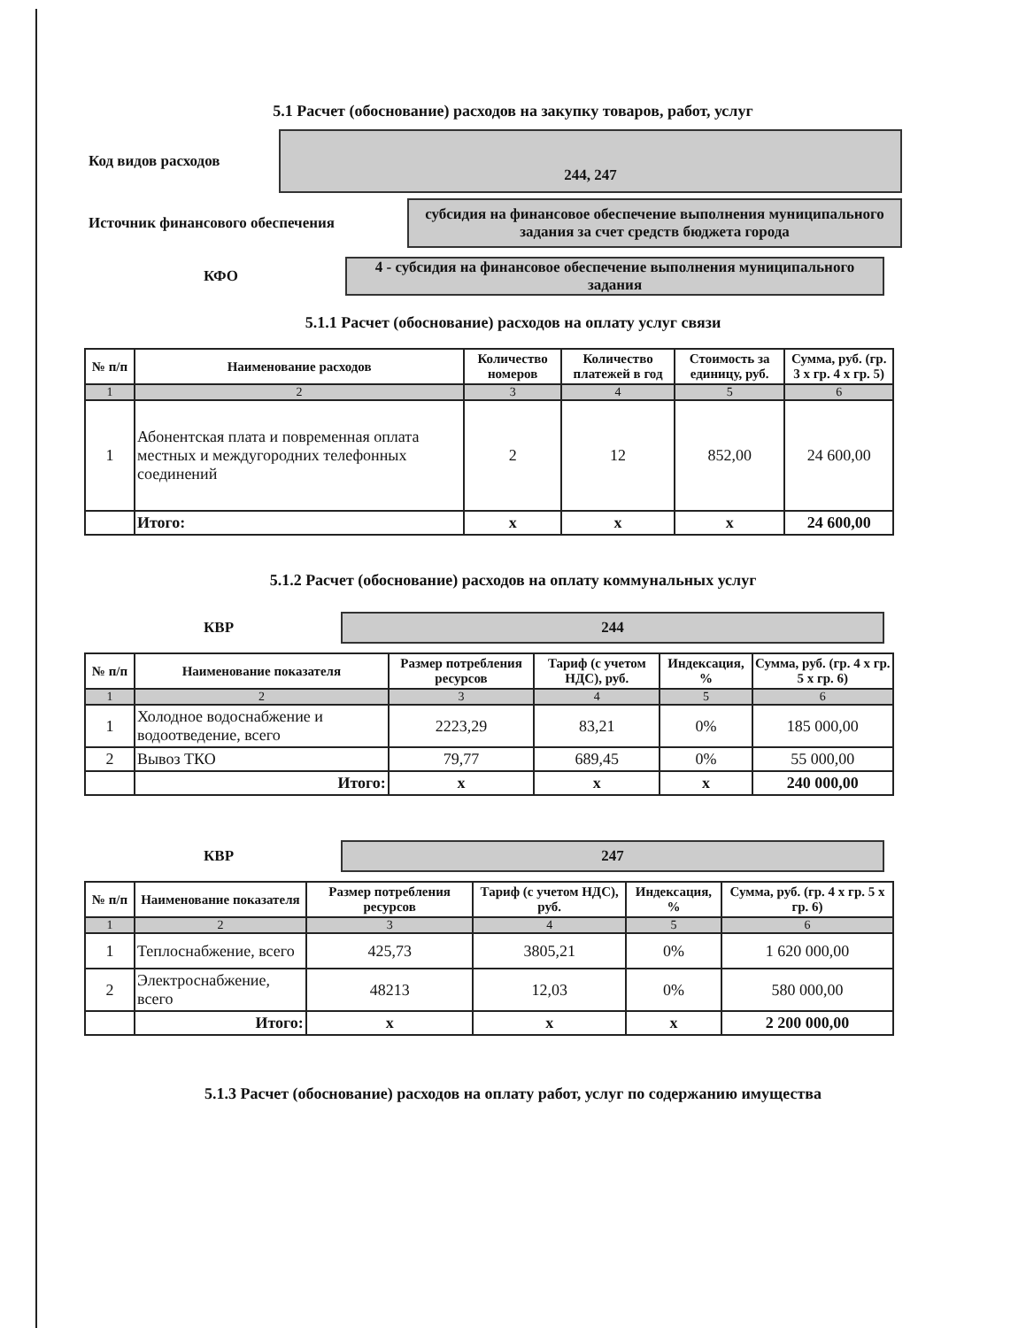5.1 Расчет (обоснование) расходов на закупку товаров, работ, услуг
Код видов расходов
244, 247
Источник финансового обеспечения
субсидия на финансовое обеспечение выполнения муниципального задания за счет средств бюджета города
КФО
4 - субсидия на финансовое обеспечение выполнения муниципального задания
5.1.1 Расчет (обоснование) расходов на оплату услуг связи
| № п/п | Наименование расходов | Количество номеров | Количество платежей в год | Стоимость за единицу, руб. | Сумма, руб. (гр. 3 х гр. 4 х гр. 5) |
| --- | --- | --- | --- | --- | --- |
| 1 | 2 | 3 | 4 | 5 | 6 |
| 1 | Абонентская плата и повременная оплата местных и междугородних телефонных соединений | 2 | 12 | 852,00 | 24 600,00 |
| | Итого: | х | х | х | 24 600,00 |
5.1.2 Расчет (обоснование) расходов на оплату коммунальных услуг
КВР
244
| № п/п | Наименование показателя | Размер потребления ресурсов | Тариф (с учетом НДС), руб. | Индексация, % | Сумма, руб. (гр. 4 х гр. 5 х гр. 6) |
| --- | --- | --- | --- | --- | --- |
| 1 | 2 | 3 | 4 | 5 | 6 |
| 1 | Холодное водоснабжение и водоотведение, всего | 2223,29 | 83,21 | 0% | 185 000,00 |
| 2 | Вывоз ТКО | 79,77 | 689,45 | 0% | 55 000,00 |
| | Итого: | х | х | х | 240 000,00 |
КВР
247
| № п/п | Наименование показателя | Размер потребления ресурсов | Тариф (с учетом НДС), руб. | Индексация, % | Сумма, руб. (гр. 4 х гр. 5 х гр. 6) |
| --- | --- | --- | --- | --- | --- |
| 1 | 2 | 3 | 4 | 5 | 6 |
| 1 | Теплоснабжение, всего | 425,73 | 3805,21 | 0% | 1 620 000,00 |
| 2 | Электроснабжение, всего | 48213 | 12,03 | 0% | 580 000,00 |
| | Итого: | х | х | х | 2 200 000,00 |
5.1.3 Расчет (обоснование) расходов на оплату работ, услуг по содержанию имущества